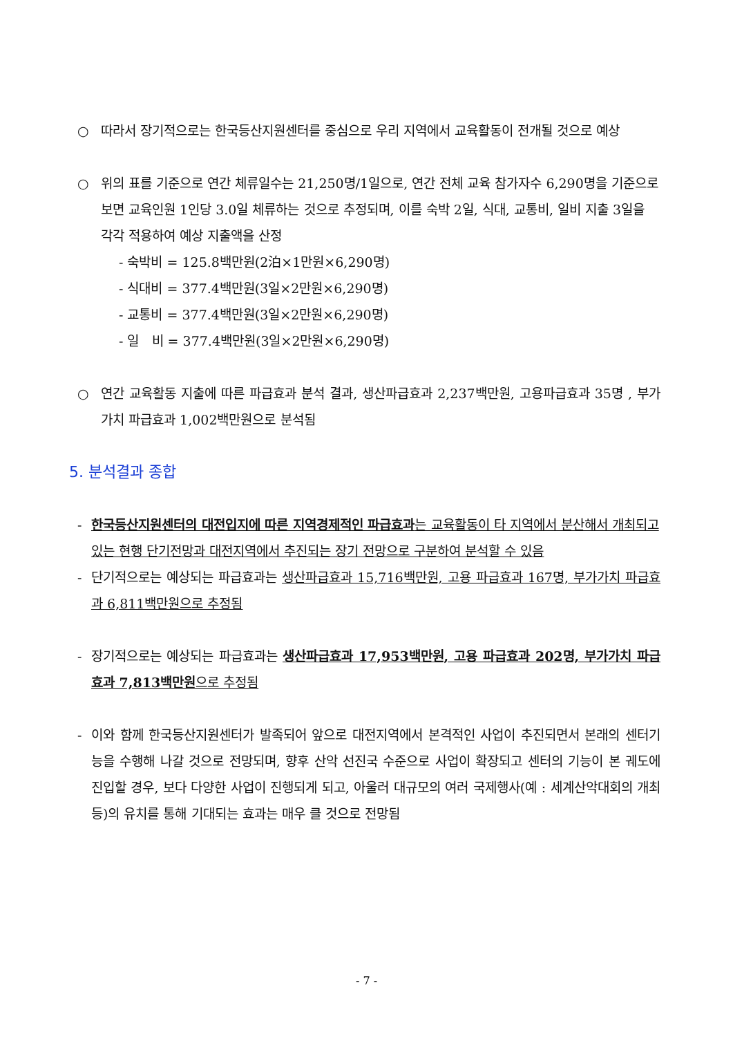○ 따라서 장기적으로는 한국등산지원센터를 중심으로 우리 지역에서 교육활동이 전개될 것으로 예상
○ 위의 표를 기준으로 연간 체류일수는 21,250명/1일으로, 연간 전체 교육 참가자수 6,290명을 기준으로 보면 교육인원 1인당 3.0일 체류하는 것으로 추정되며, 이를 숙박 2일, 식대, 교통비, 일비 지출 3일을 각각 적용하여 예상 지출액을 산정
- 숙박비 = 125.8백만원(2泊×1만원×6,290명)
- 식대비 = 377.4백만원(3일×2만원×6,290명)
- 교통비 = 377.4백만원(3일×2만원×6,290명)
- 일 비 = 377.4백만원(3일×2만원×6,290명)
○ 연간 교육활동 지출에 따른 파급효과 분석 결과, 생산파급효과 2,237백만원, 고용파급효과 35명 , 부가가치 파급효과 1,002백만원으로 분석됨
5. 분석결과 종합
- 한국등산지원센터의 대전입지에 따른 지역경제적인 파급효과는 교육활동이 타 지역에서 분산해서 개최되고 있는 현행 단기전망과 대전지역에서 추진되는 장기 전망으로 구분하여 분석할 수 있음
- 단기적으로는 예상되는 파급효과는 생산파급효과 15,716백만원, 고용 파급효과 167명, 부가가치 파급효과 6,811백만원으로 추정됨
- 장기적으로는 예상되는 파급효과는 생산파급효과 17,953백만원, 고용 파급효과 202명, 부가가치 파급효과 7,813백만원으로 추정됨
- 이와 함께 한국등산지원센터가 발족되어 앞으로 대전지역에서 본격적인 사업이 추진되면서 본래의 센터기능을 수행해 나갈 것으로 전망되며, 향후 산악 선진국 수준으로 사업이 확장되고 센터의 기능이 본 궤도에 진입할 경우, 보다 다양한 사업이 진행되게 되고, 아울러 대규모의 여러 국제행사(예 : 세계산악대회의 개최 등)의 유치를 통해 기대되는 효과는 매우 클 것으로 전망됨
- 7 -